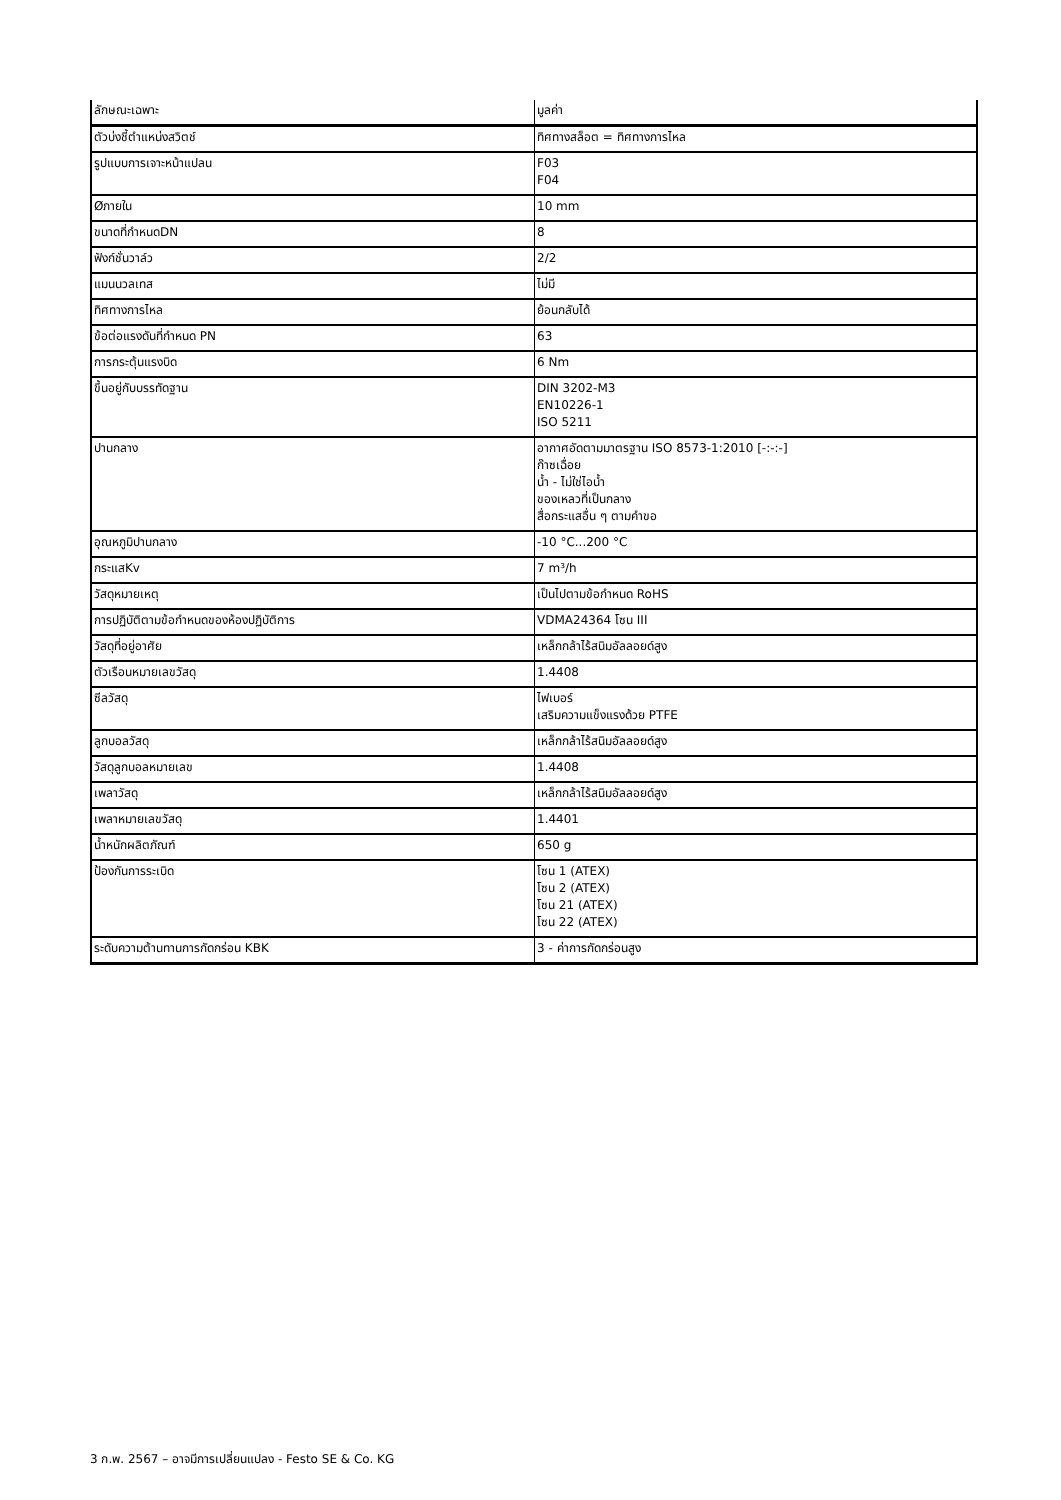| ลักษณะเฉพาะ | มูลค่า |
| --- | --- |
| ตัวบ่งชี้ตำแหน่งสวิตช์ | ทิศทางสล็อต = ทิศทางการไหล |
| รูปแบบการเจาะหน้าแปลน | F03 F04 |
| Øภายใน | 10 mm |
| ขนาดที่กำหนดDN | 8 |
| ฟังก์ชั่นวาล์ว | 2/2 |
| แมนนวลเทส | ไม่มี |
| ทิศทางการไหล | ย้อนกลับได้ |
| ข้อต่อแรงดันที่กำหนด PN | 63 |
| การกระตุ้นแรงบิด | 6 Nm |
| ขึ้นอยู่กับบรรทัดฐาน | DIN 3202-M3 EN10226-1 ISO 5211 |
| ปานกลาง | อากาศอัดตามมาตรฐาน ISO 8573-1:2010 [-:-:-] ก๊าซเฉื่อย น้ำ - ไม่ใช่ไอน้ำ ของเหลวที่เป็นกลาง สื่อกระแสอื่น ๆ ตามคำขอ |
| อุณหภูมิปานกลาง | -10 °C...200 °C |
| กระแสKv | 7 m³/h |
| วัสดุหมายเหตุ | เป็นไปตามข้อกำหนด RoHS |
| การปฏิบัติตามข้อกำหนดของห้องปฏิบัติการ | VDMA24364 โซน III |
| วัสดุที่อยู่อาศัย | เหล็กกล้าไร้สนิมอัลลอยด์สูง |
| ตัวเรือนหมายเลขวัสดุ | 1.4408 |
| ซีลวัสดุ | ไฟเบอร์ เสริมความแข็งแรงด้วย PTFE |
| ลูกบอลวัสดุ | เหล็กกล้าไร้สนิมอัลลอยด์สูง |
| วัสดุลูกบอลหมายเลข | 1.4408 |
| เพลาวัสดุ | เหล็กกล้าไร้สนิมอัลลอยด์สูง |
| เพลาหมายเลขวัสดุ | 1.4401 |
| น้ำหนักผลิตภัณฑ์ | 650 g |
| ป้องกันการระเบิด | โซน 1 (ATEX) โซน 2 (ATEX) โซน 21 (ATEX) โซน 22 (ATEX) |
| ระดับความต้านทานการกัดกร่อน KBK | 3 - ค่าการกัดกร่อนสูง |
3 ก.พ. 2567 – อาจมีการเปลี่ยนแปลง - Festo SE & Co. KG